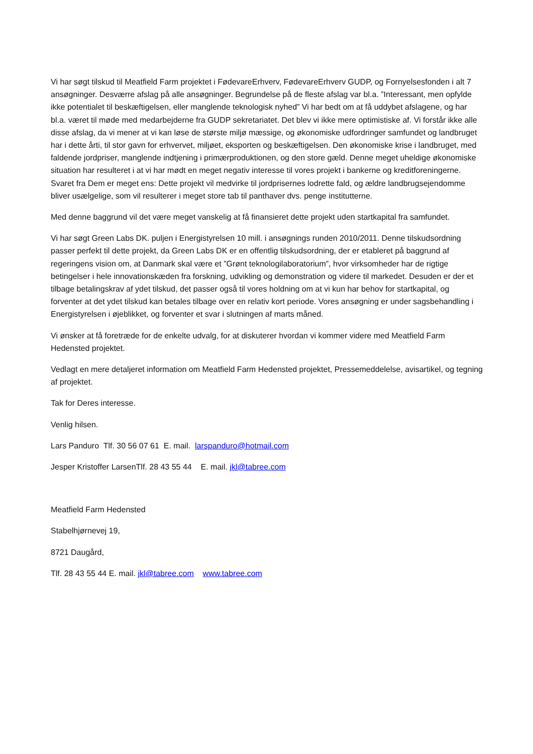Vi har søgt tilskud til Meatfield Farm projektet i FødevareErhverv, FødevareErhverv GUDP, og Fornyelsesfonden i alt 7 ansøgninger. Desværre afslag på alle ansøgninger. Begrundelse på de fleste afslag var bl.a. ”Interessant, men opfylde ikke potentialet til beskæftigelsen, eller manglende teknologisk nyhed” Vi har bedt om at få uddybet afslagene, og har bl.a. været til møde med medarbejderne fra GUDP sekretariatet. Det blev vi ikke mere optimistiske af. Vi forstår ikke alle disse afslag, da vi mener at vi kan løse de største miljø mæssige, og økonomiske udfordringer samfundet og landbruget har i dette årti, til stor gavn for erhvervet, miljøet, eksporten og beskæftigelsen. Den økonomiske krise i landbruget, med faldende jordpriser, manglende indtjening i primærproduktionen, og den store gæld. Denne meget uheldige økonomiske situation har resulteret i at vi har mødt en meget negativ interesse til vores projekt i bankerne og kreditforeningerne. Svaret fra Dem er meget ens: Dette projekt vil medvirke til jordprisernes lodrette fald, og ældre landbrugsejendomme bliver usælgelige, som vil resulterer i meget store tab til panthaver dvs. penge institutterne.
Med denne baggrund vil det være meget vanskelig at få finansieret dette projekt uden startkapital fra samfundet.
Vi har søgt Green Labs DK. puljen i Energistyrelsen 10 mill. i ansøgnings runden 2010/2011. Denne tilskudsordning passer perfekt til dette projekt, da Green Labs DK er en offentlig tilskudsordning, der er etableret på baggrund af regeringens vision om, at Danmark skal være et ”Grønt teknologilaboratorium”, hvor virksomheder har de rigtige betingelser i hele innovationskæden fra forskning, udvikling og demonstration og videre til markedet. Desuden er der et tilbage betalingskrav af ydet tilskud, det passer også til vores holdning om at vi kun har behov for startkapital, og forventer at det ydet tilskud kan betales tilbage over en relativ kort periode. Vores ansøgning er under sagsbehandling i Energistyrelsen i øjeblikket, og forventer et svar i slutningen af marts måned.
Vi ønsker at få foretræde for de enkelte udvalg, for at diskuterer hvordan vi kommer videre med Meatfield Farm Hedensted projektet.
Vedlagt en mere detaljeret information om Meatfield Farm Hedensted projektet, Pressemeddelelse, avisartikel, og tegning af projektet.
Tak for Deres interesse.
Venlig hilsen.
Lars Panduro Tlf. 30 56 07 61 E. mail. larspanduro@hotmail.com
Jesper Kristoffer LarsenTlf. 28 43 55 44 E. mail. jkl@tabree.com
Meatfield Farm Hedensted
Stabelhjørnevej 19,
8721 Daugård,
Tlf. 28 43 55 44 E. mail. jkl@tabree.com www.tabree.com